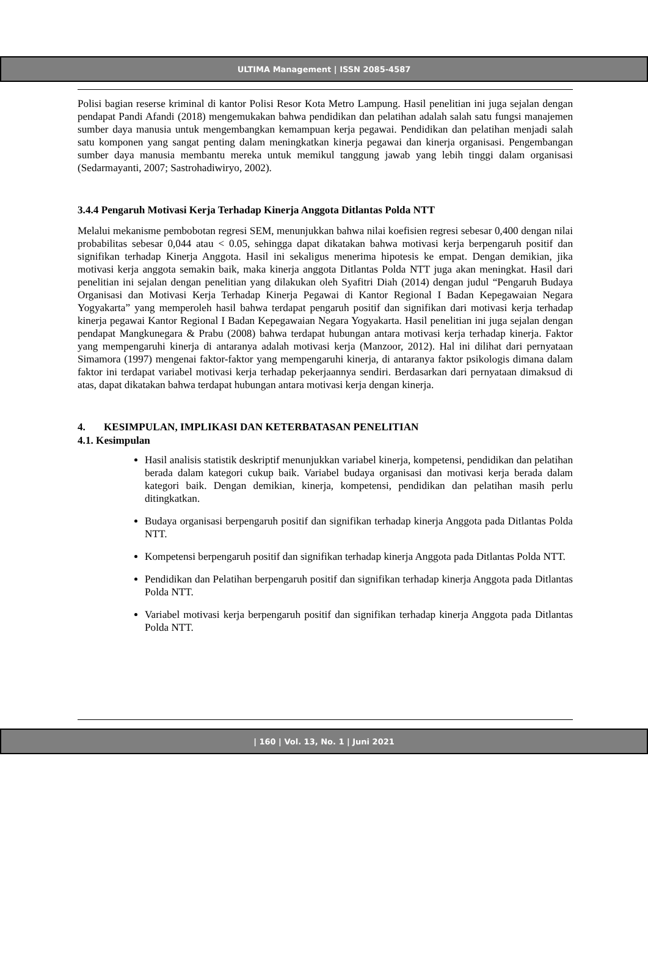ULTIMA Management | ISSN 2085-4587
Polisi bagian reserse kriminal di kantor Polisi Resor Kota Metro Lampung. Hasil penelitian ini juga sejalan dengan pendapat Pandi Afandi (2018) mengemukakan bahwa pendidikan dan pelatihan adalah salah satu fungsi manajemen sumber daya manusia untuk mengembangkan kemampuan kerja pegawai. Pendidikan dan pelatihan menjadi salah satu komponen yang sangat penting dalam meningkatkan kinerja pegawai dan kinerja organisasi. Pengembangan sumber daya manusia membantu mereka untuk memikul tanggung jawab yang lebih tinggi dalam organisasi (Sedarmayanti, 2007; Sastrohadiwiryo, 2002).
3.4.4 Pengaruh Motivasi Kerja Terhadap Kinerja Anggota Ditlantas Polda NTT
Melalui mekanisme pembobotan regresi SEM, menunjukkan bahwa nilai koefisien regresi sebesar 0,400 dengan nilai probabilitas sebesar 0,044 atau < 0.05, sehingga dapat dikatakan bahwa motivasi kerja berpengaruh positif dan signifikan terhadap Kinerja Anggota. Hasil ini sekaligus menerima hipotesis ke empat. Dengan demikian, jika motivasi kerja anggota semakin baik, maka kinerja anggota Ditlantas Polda NTT juga akan meningkat. Hasil dari penelitian ini sejalan dengan penelitian yang dilakukan oleh Syafitri Diah (2014) dengan judul “Pengaruh Budaya Organisasi dan Motivasi Kerja Terhadap Kinerja Pegawai di Kantor Regional I Badan Kepegawaian Negara Yogyakarta” yang memperoleh hasil bahwa terdapat pengaruh positif dan signifikan dari motivasi kerja terhadap kinerja pegawai Kantor Regional I Badan Kepegawaian Negara Yogyakarta. Hasil penelitian ini juga sejalan dengan pendapat Mangkunegara & Prabu (2008) bahwa terdapat hubungan antara motivasi kerja terhadap kinerja. Faktor yang mempengaruhi kinerja di antaranya adalah motivasi kerja (Manzoor, 2012). Hal ini dilihat dari pernyataan Simamora (1997) mengenai faktor-faktor yang mempengaruhi kinerja, di antaranya faktor psikologis dimana dalam faktor ini terdapat variabel motivasi kerja terhadap pekerjaannya sendiri. Berdasarkan dari pernyataan dimaksud di atas, dapat dikatakan bahwa terdapat hubungan antara motivasi kerja dengan kinerja.
4. KESIMPULAN, IMPLIKASI DAN KETERBATASAN PENELITIAN
4.1. Kesimpulan
Hasil analisis statistik deskriptif menunjukkan variabel kinerja, kompetensi, pendidikan dan pelatihan berada dalam kategori cukup baik. Variabel budaya organisasi dan motivasi kerja berada dalam kategori baik. Dengan demikian, kinerja, kompetensi, pendidikan dan pelatihan masih perlu ditingkatkan.
Budaya organisasi berpengaruh positif dan signifikan terhadap kinerja Anggota pada Ditlantas Polda NTT.
Kompetensi berpengaruh positif dan signifikan terhadap kinerja Anggota pada Ditlantas Polda NTT.
Pendidikan dan Pelatihan berpengaruh positif dan signifikan terhadap kinerja Anggota pada Ditlantas Polda NTT.
Variabel motivasi kerja berpengaruh positif dan signifikan terhadap kinerja Anggota pada Ditlantas Polda NTT.
| 160 | Vol. 13, No. 1 | Juni 2021